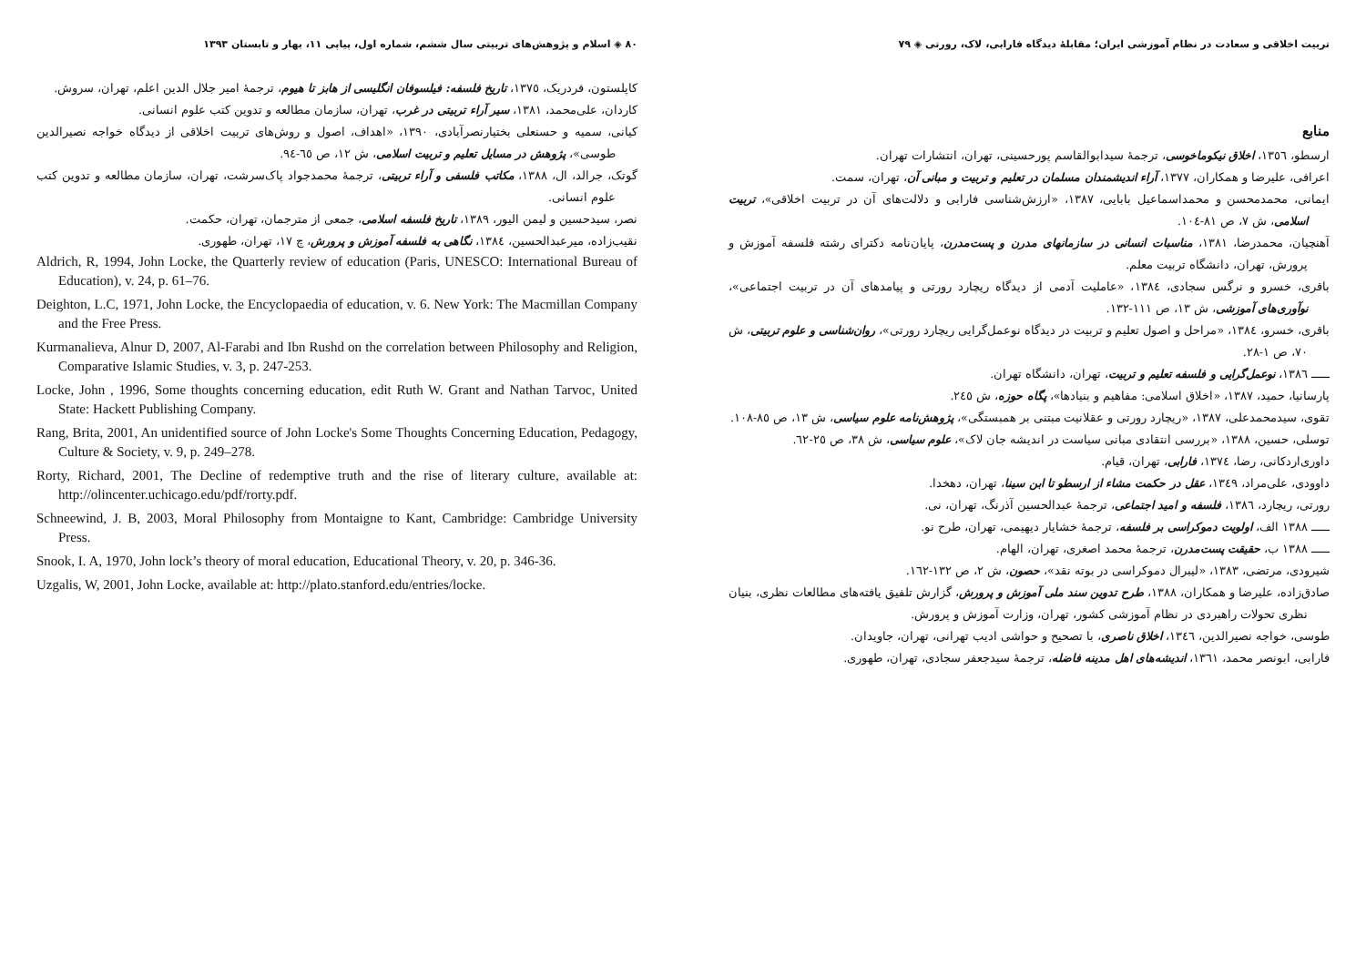٨٠ ◈ اسلام و پژوهش‌های تربیتی سال ششم، شماره اول، پیاپی ١١، بهار و تابستان ١٣٩٣
کاپلستون، فردریک، ١٣٧٥، تاریخ فلسفه: فیلسوفان انگلیسی از هابز تا هیوم، ترجمهٔ امیر جلال الدین اعلم، تهران، سروش.
کاردان، علی‌محمد، ١٣٨١، سیر آراء تربیتی در غرب، تهران، سازمان مطالعه و تدوین کتب علوم انسانی.
کیانی، سمیه و حسنعلی بختیارنصرآبادی، ١٣٩٠، «اهداف، اصول و روش‌های تربیت اخلاقی از دیدگاه خواجه نصیرالدین طوسی»، پژوهش در مسایل تعلیم و تربیت اسلامی، ش ١٢، ص ٦٥-٩٤.
گوتک، جرالد، ال، ١٣٨٨، مکاتب فلسفی و آراء تربیتی، ترجمهٔ محمدجواد پاک‌سرشت، تهران، سازمان مطالعه و تدوین کتب علوم انسانی.
نصر، سیدحسین و لیمن الیور، ١٣٨٩، تاریخ فلسفه اسلامی، جمعی از مترجمان، تهران، حکمت.
نقیب‌زاده، میرعبدالحسین، ١٣٨٤، نگاهی به فلسفه آموزش و پرورش، چ ١٧، تهران، طهوری.
Aldrich, R, 1994, John Locke, the Quarterly review of education (Paris, UNESCO: International Bureau of Education), v. 24, p. 61–76.
Deighton, L.C, 1971, John Locke, the Encyclopaedia of education, v. 6. New York: The Macmillan Company and the Free Press.
Kurmanalieva, Alnur D, 2007, Al-Farabi and Ibn Rushd on the correlation between Philosophy and Religion, Comparative Islamic Studies, v. 3, p. 247-253.
Locke, John , 1996, Some thoughts concerning education, edit Ruth W. Grant and Nathan Tarvoc, United State: Hackett Publishing Company.
Rang, Brita, 2001, An unidentified source of John Locke's Some Thoughts Concerning Education, Pedagogy, Culture & Society, v. 9, p. 249–278.
Rorty, Richard, 2001, The Decline of redemptive truth and the rise of literary culture, available at: http://olincenter.uchicago.edu/pdf/rorty.pdf.
Schneewind, J. B, 2003, Moral Philosophy from Montaigne to Kant, Cambridge: Cambridge University Press.
Snook, I. A, 1970, John lock’s theory of moral education, Educational Theory, v. 20, p. 346-36.
Uzgalis, W, 2001, John Locke, available at: http://plato.stanford.edu/entries/locke.
تربیت اخلاقی و سعادت در نظام آموزشی ایران؛ مقابلهٔ دیدگاه فارابی، لاک، رورتی ◈ ٧٩
منابع
ارسطو، ١٣٥٦، اخلاق نیکوماخوسی، ترجمهٔ سیدابوالقاسم پورحسینی، تهران، انتشارات تهران.
اعرافی، علیرضا و همکاران، ١٣٧٧، آراء اندیشمندان مسلمان در تعلیم و تربیت و مبانی آن، تهران، سمت.
ایمانی، محمدمحسن و محمداسماعیل بابایی، ١٣٨٧، «ارزش‌شناسی فارابی و دلالت‌های آن در تربیت اخلاقی»، تربیت اسلامی، ش ٧، ص ٨١-١٠٤.
آهنچیان، محمدرضا، ١٣٨١، مناسبات انسانی در سازمانهای مدرن و پست‌مدرن، پایان‌نامه دکترای رشته فلسفه آموزش و پرورش، تهران، دانشگاه تربیت معلم.
باقری، خسرو و نرگس سجادی، ١٣٨٤، «عاملیت آدمی از دیدگاه ریچارد رورتی و پیامدهای آن در تربیت اجتماعی»، نوآوری‌های آموزشی، ش ١٣، ص ١١١-١٣٢.
باقری، خسرو، ١٣٨٤، «مراحل و اصول تعلیم و تربیت در دیدگاه نوعمل‌گرایی ریچارد رورتی»، روان‌شناسی و علوم تربیتی، ش ٧٠، ص ١-٢٨.
ـــــ ١٣٨٦، نوعمل‌گرایی و فلسفه تعلیم و تربیت، تهران، دانشگاه تهران.
پارسانیا، حمید، ١٣٨٧، «اخلاق اسلامی: مفاهیم و بنیادها»، پگاه حوزه، ش ٢٤٥.
تقوی، سیدمحمدعلی، ١٣٨٧، «ریچارد رورتی و عقلانیت مبتنی بر همبستگی»، پژوهش‌نامه علوم سیاسی، ش ١٣، ص ٨٥-١٠٨.
توسلی، حسین، ١٣٨٨، «بررسی انتقادی مبانی سیاست در اندیشه جان لاک»، علوم سیاسی، ش ٣٨، ص ٢٥-٦٢.
داوری‌اردکانی، رضا، ١٣٧٤، فارابی، تهران، قیام.
داوودی، علی‌مراد، ١٣٤٩، عقل در حکمت مشاء از ارسطو تا ابن سینا، تهران، دهخدا.
رورتی، ریچارد، ١٣٨٦، فلسفه و امید اجتماعی، ترجمهٔ عبدالحسین آذرنگ، تهران، نی.
ـــــ ١٣٨٨ الف، اولویت دموکراسی بر فلسفه، ترجمهٔ خشایار دیهیمی، تهران، طرح نو.
ـــــ ١٣٨٨ ب، حقیقت پست‌مدرن، ترجمهٔ محمد اصغری، تهران، الهام.
شیرودی، مرتضی، ١٣٨٣، «لیبرال دموکراسی در بوته نقد»، حصون، ش ٢، ص ١٣٢-١٦٢.
صادق‌زاده، علیرضا و همکاران، ١٣٨٨، طرح تدوین سند ملی آموزش و پرورش، گزارش تلفیق یافته‌های مطالعات نظری، بنیان نظری تحولات راهبردی در نظام آموزشی کشور، تهران، وزارت آموزش و پرورش.
طوسی، خواجه نصیرالدین، ١٣٤٦، اخلاق ناصری، با تصحیح و حواشی ادیب تهرانی، تهران، جاویدان.
فارابی، ابونصر محمد، ١٣٦١، اندیشه‌های اهل مدینه فاضله، ترجمهٔ سیدجعفر سجادی، تهران، طهوری.